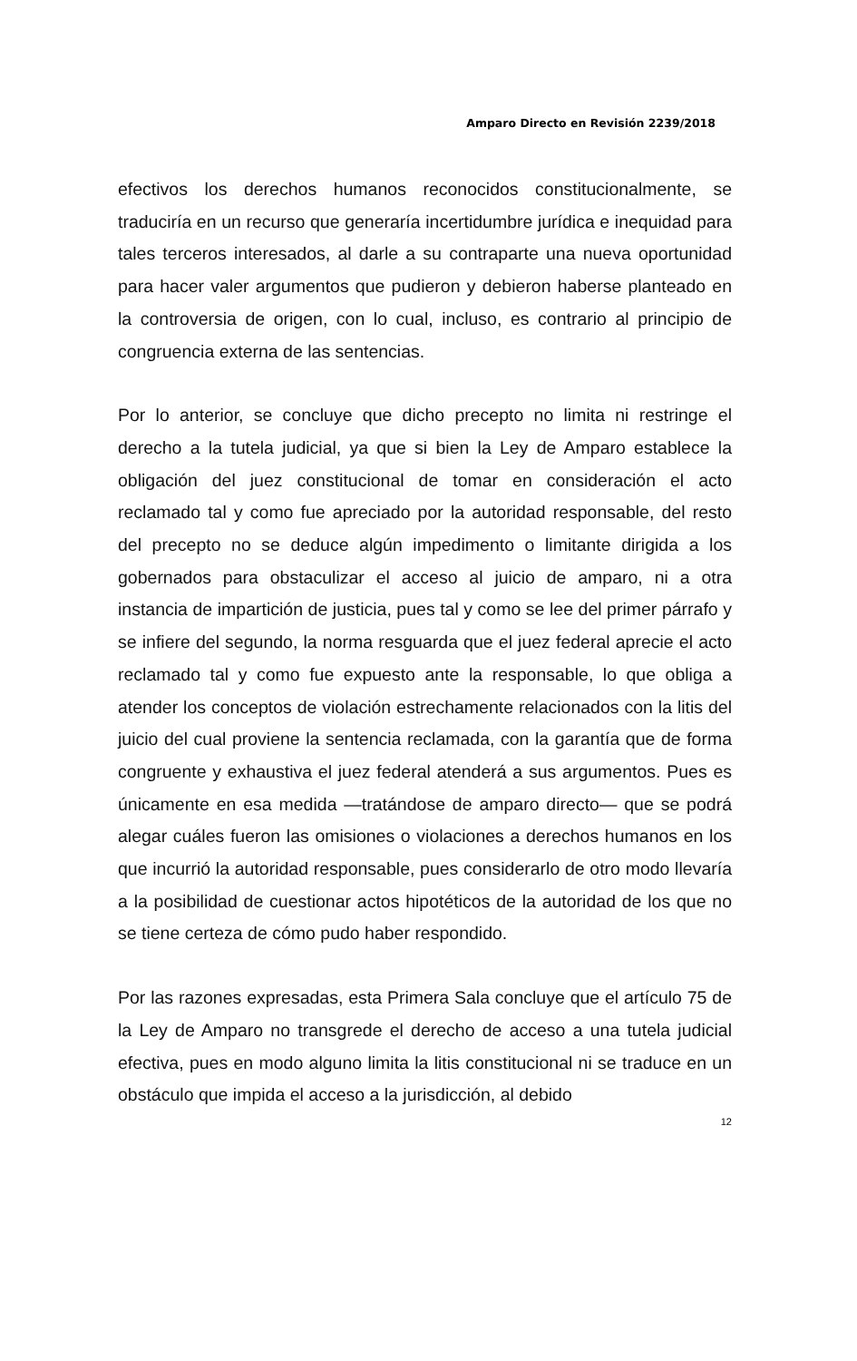Amparo Directo en Revisión 2239/2018
efectivos los derechos humanos reconocidos constitucionalmente, se traduciría en un recurso que generaría incertidumbre jurídica e inequidad para tales terceros interesados, al darle a su contraparte una nueva oportunidad para hacer valer argumentos que pudieron y debieron haberse planteado en la controversia de origen, con lo cual, incluso, es contrario al principio de congruencia externa de las sentencias.
Por lo anterior, se concluye que dicho precepto no limita ni restringe el derecho a la tutela judicial, ya que si bien la Ley de Amparo establece la obligación del juez constitucional de tomar en consideración el acto reclamado tal y como fue apreciado por la autoridad responsable, del resto del precepto no se deduce algún impedimento o limitante dirigida a los gobernados para obstaculizar el acceso al juicio de amparo, ni a otra instancia de impartición de justicia, pues tal y como se lee del primer párrafo y se infiere del segundo, la norma resguarda que el juez federal aprecie el acto reclamado tal y como fue expuesto ante la responsable, lo que obliga a atender los conceptos de violación estrechamente relacionados con la litis del juicio del cual proviene la sentencia reclamada, con la garantía que de forma congruente y exhaustiva el juez federal atenderá a sus argumentos. Pues es únicamente en esa medida —tratándose de amparo directo— que se podrá alegar cuáles fueron las omisiones o violaciones a derechos humanos en los que incurrió la autoridad responsable, pues considerarlo de otro modo llevaría a la posibilidad de cuestionar actos hipotéticos de la autoridad de los que no se tiene certeza de cómo pudo haber respondido.
Por las razones expresadas, esta Primera Sala concluye que el artículo 75 de la Ley de Amparo no transgrede el derecho de acceso a una tutela judicial efectiva, pues en modo alguno limita la litis constitucional ni se traduce en un obstáculo que impida el acceso a la jurisdicción, al debido
12